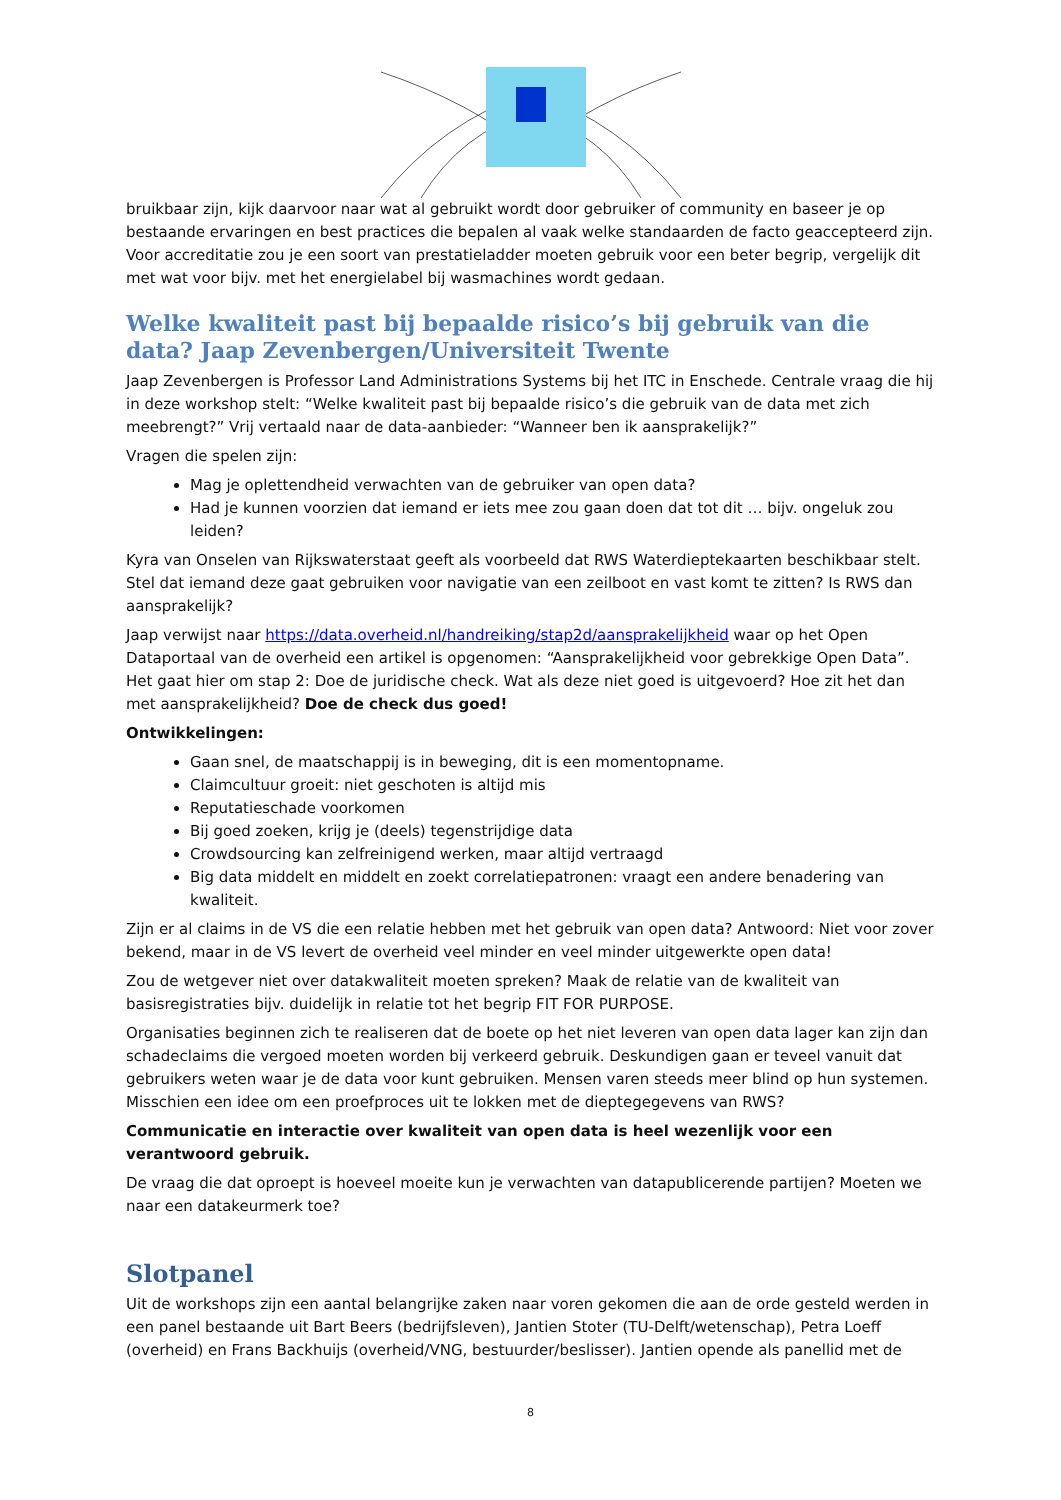bruikbaar zijn, kijk daarvoor naar wat al gebruikt wordt door gebruiker of community en baseer je op bestaande ervaringen en best practices die bepalen al vaak welke standaarden de facto geaccepteerd zijn. Voor accreditatie zou je een soort van prestatieladder moeten gebruik voor een beter begrip, vergelijk dit met wat voor bijv. met het energielabel bij wasmachines wordt gedaan.
Welke kwaliteit past bij bepaalde risico’s bij gebruik van die data? Jaap Zevenbergen/Universiteit Twente
Jaap Zevenbergen is Professor Land Administrations Systems bij het ITC in Enschede. Centrale vraag die hij in deze workshop stelt: “Welke kwaliteit past bij bepaalde risico’s die gebruik van de data met zich meebrengt?” Vrij vertaald naar de data-aanbieder: “Wanneer ben ik aansprakelijk?”
Vragen die spelen zijn:
Mag je oplettendheid verwachten van de gebruiker van open data?
Had je kunnen voorzien dat iemand er iets mee zou gaan doen dat tot dit … bijv. ongeluk zou leiden?
Kyra van Onselen van Rijkswaterstaat geeft als voorbeeld dat RWS Waterdieptekaarten beschikbaar stelt. Stel dat iemand deze gaat gebruiken voor navigatie van een zeilboot en vast komt te zitten? Is RWS dan aansprakelijk?
Jaap verwijst naar https://data.overheid.nl/handreiking/stap2d/aansprakelijkheid waar op het Open Dataportaal van de overheid een artikel is opgenomen: “Aansprakelijkheid voor gebrekkige Open Data”. Het gaat hier om stap 2: Doe de juridische check. Wat als deze niet goed is uitgevoerd? Hoe zit het dan met aansprakelijkheid? Doe de check dus goed!
Ontwikkelingen:
Gaan snel, de maatschappij is in beweging, dit is een momentopname.
Claimcultuur groeit: niet geschoten is altijd mis
Reputatieschade voorkomen
Bij goed zoeken, krijg je (deels) tegenstrijdige data
Crowdsourcing kan zelfreinigend werken, maar altijd vertraagd
Big data middelt en middelt en zoekt correlatiepatronen: vraagt een andere benadering van kwaliteit.
Zijn er al claims in de VS die een relatie hebben met het gebruik van open data? Antwoord: Niet voor zover bekend, maar in de VS levert de overheid veel minder en veel minder uitgewerkte open data!
Zou de wetgever niet over datakwaliteit moeten spreken? Maak de relatie van de kwaliteit van basisregistraties bijv. duidelijk in relatie tot het begrip FIT FOR PURPOSE.
Organisaties beginnen zich te realiseren dat de boete op het niet leveren van open data lager kan zijn dan schadeclaims die vergoed moeten worden bij verkeerd gebruik. Deskundigen gaan er teveel vanuit dat gebruikers weten waar je de data voor kunt gebruiken. Mensen varen steeds meer blind op hun systemen. Misschien een idee om een proefproces uit te lokken met de dieptegegevens van RWS?
Communicatie en interactie over kwaliteit van open data is heel wezenlijk voor een verantwoord gebruik.
De vraag die dat oproept is hoeveel moeite kun je verwachten van datapublicerende partijen? Moeten we naar een datakeurmerk toe?
Slotpanel
Uit de workshops zijn een aantal belangrijke zaken naar voren gekomen die aan de orde gesteld werden in een panel bestaande uit Bart Beers (bedrijfsleven), Jantien Stoter (TU-Delft/wetenschap), Petra Loeff (overheid) en Frans Backhuijs (overheid/VNG, bestuurder/beslisser). Jantien opende als panellid met de
8